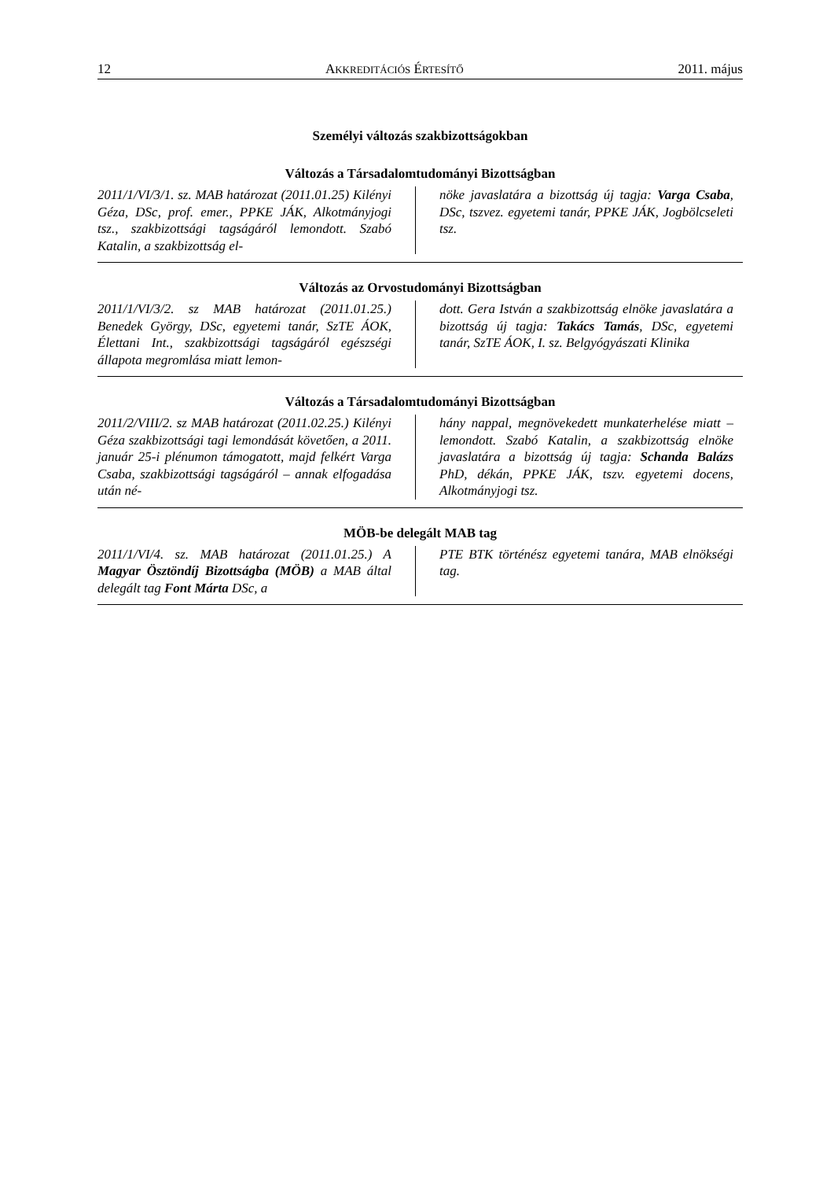12 AKKREDITÁCIÓS ÉRTESÍTŐ 2011. május
Személyi változás szakbizottságokban
Változás a Társadalomtudományi Bizottságban
2011/1/VI/3/1. sz. MAB határozat (2011.01.25) Kilényi Géza, DSc, prof. emer., PPKE JÁK, Alkotmányjogi tsz., szakbizottsági tagságáról lemondott. Szabó Katalin, a szakbizottság el-
nöke javaslatára a bizottság új tagja: Varga Csaba, DSc, tszvez. egyetemi tanár, PPKE JÁK, Jogbölcseleti tsz.
Változás az Orvostudományi Bizottságban
2011/1/VI/3/2. sz MAB határozat (2011.01.25.) Benedek György, DSc, egyetemi tanár, SzTE ÁOK, Élettani Int., szakbizottsági tagságáról egészségi állapota megromlása miatt lemon-
dott. Gera István a szakbizottság elnöke javaslatára a bizottság új tagja: Takács Tamás, DSc, egyetemi tanár, SzTE ÁOK, I. sz. Belgyógyászati Klinika
Változás a Társadalomtudományi Bizottságban
2011/2/VIII/2. sz MAB határozat (2011.02.25.) Kilényi Géza szakbizottsági tagi lemondását követően, a 2011. január 25-i plénumon támogatott, majd felkért Varga Csaba, szakbizottsági tagságáról – annak elfogadása után né-
hány nappal, megnövekedett munkaterhelése miatt – lemondott. Szabó Katalin, a szakbizottság elnöke javaslatára a bizottság új tagja: Schanda Balázs PhD, dékán, PPKE JÁK, tszv. egyetemi docens, Alkotmányjogi tsz.
MÖB-be delegált MAB tag
2011/1/VI/4. sz. MAB határozat (2011.01.25.) A Magyar Ösztöndíj Bizottságba (MÖB) a MAB által delegált tag Font Márta DSc, a
PTE BTK történész egyetemi tanára, MAB elnökségi tag.